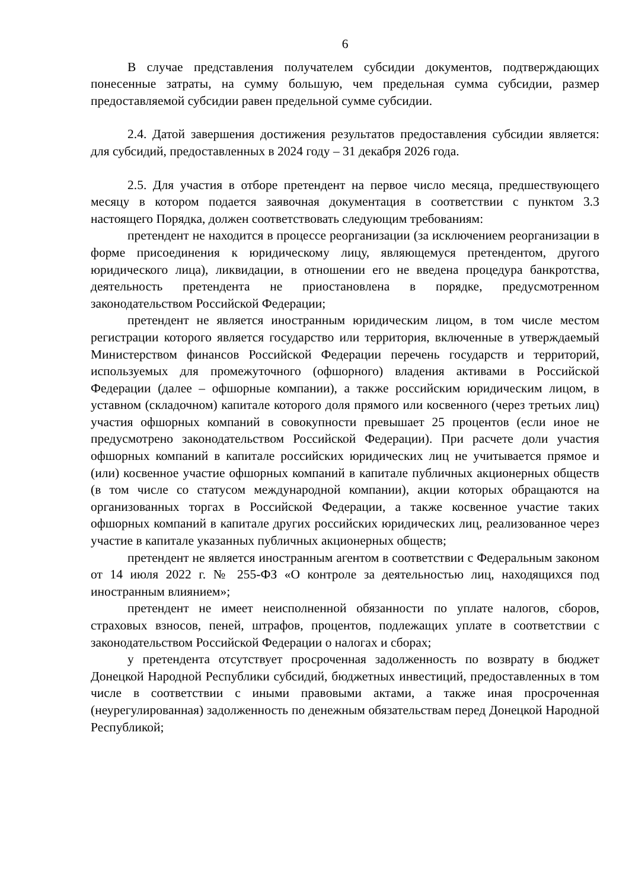6
В случае представления получателем субсидии документов, подтверждающих понесенные затраты, на сумму большую, чем предельная сумма субсидии, размер предоставляемой субсидии равен предельной сумме субсидии.
2.4. Датой завершения достижения результатов предоставления субсидии является: для субсидий, предоставленных в 2024 году – 31 декабря 2026 года.
2.5. Для участия в отборе претендент на первое число месяца, предшествующего месяцу в котором подается заявочная документация в соответствии с пунктом 3.3 настоящего Порядка, должен соответствовать следующим требованиям:
претендент не находится в процессе реорганизации (за исключением реорганизации в форме присоединения к юридическому лицу, являющемуся претендентом, другого юридического лица), ликвидации, в отношении его не введена процедура банкротства, деятельность претендента не приостановлена в порядке, предусмотренном законодательством Российской Федерации;
претендент не является иностранным юридическим лицом, в том числе местом регистрации которого является государство или территория, включенные в утверждаемый Министерством финансов Российской Федерации перечень государств и территорий, используемых для промежуточного (офшорного) владения активами в Российской Федерации (далее – офшорные компании), а также российским юридическим лицом, в уставном (складочном) капитале которого доля прямого или косвенного (через третьих лиц) участия офшорных компаний в совокупности превышает 25 процентов (если иное не предусмотрено законодательством Российской Федерации). При расчете доли участия офшорных компаний в капитале российских юридических лиц не учитывается прямое и (или) косвенное участие офшорных компаний в капитале публичных акционерных обществ (в том числе со статусом международной компании), акции которых обращаются на организованных торгах в Российской Федерации, а также косвенное участие таких офшорных компаний в капитале других российских юридических лиц, реализованное через участие в капитале указанных публичных акционерных обществ;
претендент не является иностранным агентом в соответствии с Федеральным законом от 14 июля 2022 г. № 255-ФЗ «О контроле за деятельностью лиц, находящихся под иностранным влиянием»;
претендент не имеет неисполненной обязанности по уплате налогов, сборов, страховых взносов, пеней, штрафов, процентов, подлежащих уплате в соответствии с законодательством Российской Федерации о налогах и сборах;
у претендента отсутствует просроченная задолженность по возврату в бюджет Донецкой Народной Республики субсидий, бюджетных инвестиций, предоставленных в том числе в соответствии с иными правовыми актами, а также иная просроченная (неурегулированная) задолженность по денежным обязательствам перед Донецкой Народной Республикой;